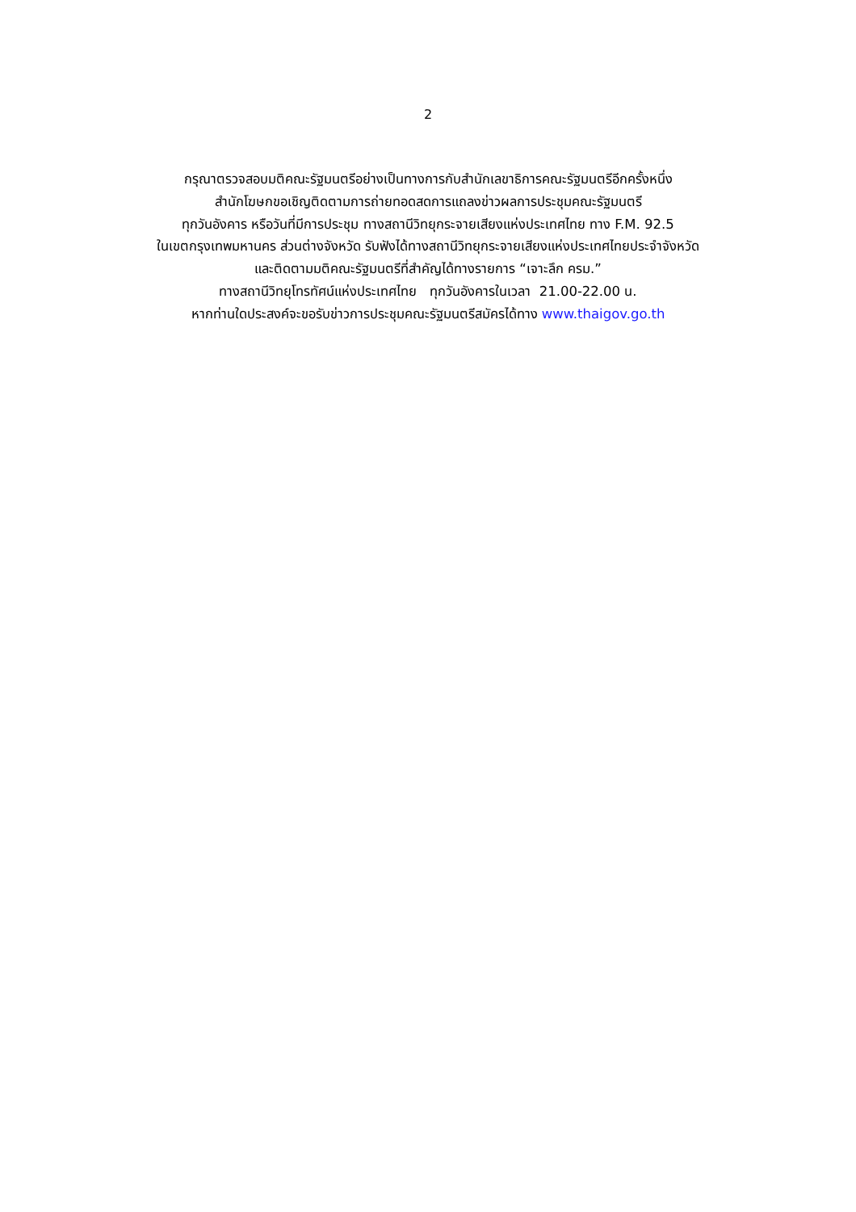2
กรุณาตรวจสอบมติคณะรัฐมนตรีอย่างเป็นทางการกับสำนักเลขาธิการคณะรัฐมนตรีอีกครั้งหนึ่ง
สำนักโฆษกขอเชิญติดตามการถ่ายทอดสดการแถลงข่าวผลการประชุมคณะรัฐมนตรี
ทุกวันอังคาร หรือวันที่มีการประชุม ทางสถานีวิทยุกระจายเสียงแห่งประเทศไทย ทาง F.M. 92.5
ในเขตกรุงเทพมหานคร ส่วนต่างจังหวัด รับฟังได้ทางสถานีวิทยุกระจายเสียงแห่งประเทศไทยประจำจังหวัด
และติดตามมติคณะรัฐมนตรีที่สำคัญได้ทางรายการ “เจาะลึก ครม.”
ทางสถานีวิทยุโทรทัศน์แห่งประเทศไทย ทุกวันอังคารในเวลา 21.00-22.00 น.
หากท่านใดประสงค์จะขอรับข่าวการประชุมคณะรัฐมนตรีสมัครได้ทาง www.thaigov.go.th